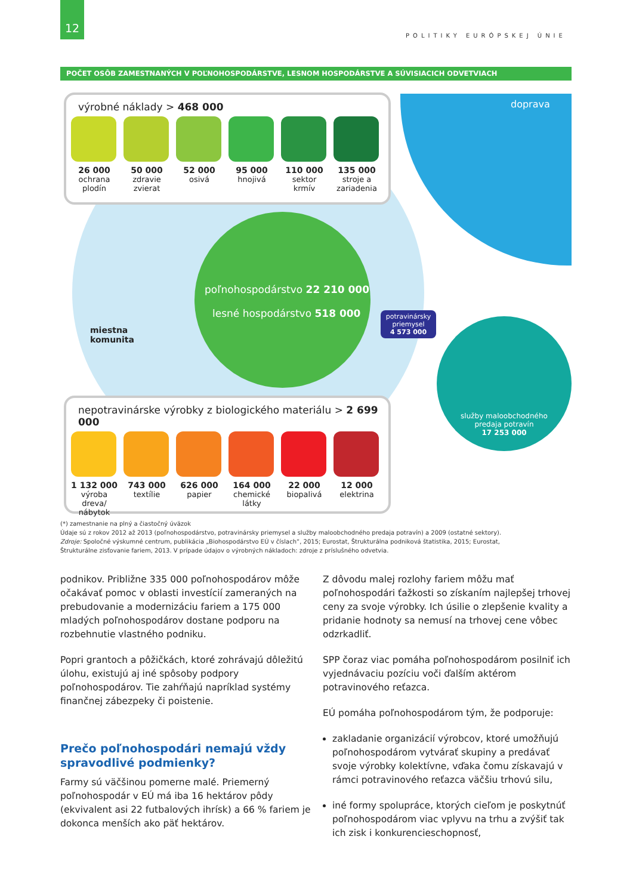12
POLITIKY EURÓPSKEJ ÚNIE
POČET OSÔB ZAMESTNANÝCH V POĽNOHOSPODÁRSTVE, LESNOM HOSPODÁRSTVE A SÚVISIACICH ODVETVIACH
doprava
poľnohospodárstvo 22 210 000
lesné hospodárstvo 518 000
miestna
komunita
potravinársky priemysel
4 573 000
služby maloobchodného
predaja potravín
17 253 000
výrobné náklady > 468 000
26 000
ochrana plodín
50 000
zdravie zvierat
52 000
osivá
95 000
hnojivá
110 000
sektor krmív
135 000
stroje a zariadenia
nepotravinárske výrobky z biologického materiálu > 2 699 000
1 132 000
výroba dreva/ nábytok
743 000
textílie
626 000
papier
164 000
chemické látky
22 000
biopalivá
12 000
elektrina
(*) zamestnanie na plný a čiastočný úväzok
Údaje sú z rokov 2012 až 2013 (poľnohospodárstvo, potravinársky priemysel a služby maloobchodného predaja potravín) a 2009 (ostatné sektory).
Zdroje: Spoločné výskumné centrum, publikácia „Biohospodárstvo EÚ v číslach“, 2015; Eurostat, Štrukturálna podniková štatistika, 2015; Eurostat, Štrukturálne zisťovanie fariem, 2013. V prípade údajov o výrobných nákladoch: zdroje z príslušného odvetvia.
podnikov. Približne 335 000 poľnohospodárov môže očakávať pomoc v oblasti investícií zameraných na prebudovanie a modernizáciu fariem a 175 000 mladých poľnohospodárov dostane podporu na rozbehnutie vlastného podniku.
Popri grantoch a pôžičkách, ktoré zohrávajú dôležitú úlohu, existujú aj iné spôsoby podpory poľnohospodárov. Tie zahŕňajú napríklad systémy finančnej zábezpeky či poistenie.
Prečo poľnohospodári nemajú vždy spravodlivé podmienky?
Farmy sú väčšinou pomerne malé. Priemerný poľnohospodár v EÚ má iba 16 hektárov pôdy (ekvivalent asi 22 futbalových ihrísk) a 66 % fariem je dokonca menších ako päť hektárov.
Z dôvodu malej rozlohy fariem môžu mať poľnohospodári ťažkosti so získaním najlepšej trhovej ceny za svoje výrobky. Ich úsilie o zlepšenie kvality a pridanie hodnoty sa nemusí na trhovej cene vôbec odzrkadliť.
SPP čoraz viac pomáha poľnohospodárom posilniť ich vyjednávaciu pozíciu voči ďalším aktérom potravinového reťazca.
EÚ pomáha poľnohospodárom tým, že podporuje:
zakladanie organizácií výrobcov, ktoré umožňujú poľnohospodárom vytvárať skupiny a predávať svoje výrobky kolektívne, vďaka čomu získavajú v rámci potravinového reťazca väčšiu trhovú silu,
iné formy spolupráce, ktorých cieľom je poskytnúť poľnohospodárom viac vplyvu na trhu a zvýšiť tak ich zisk i konkurencieschopnosť,